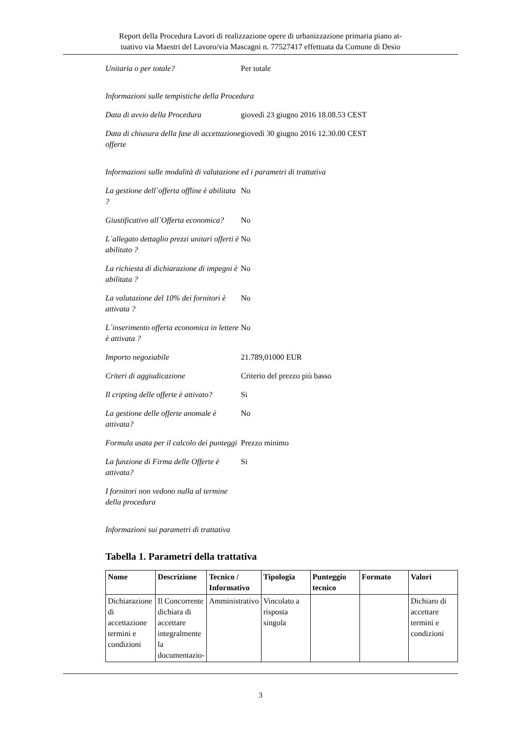Report della Procedura Lavori di realizzazione opere di urbanizzazione primaria piano at-
tuativo via Maestri del Lavoro/via Mascagni n. 77527417 effettuata da Comune di Desio
Unitaria o per totale? Per totale
Informazioni sulle tempistiche della Procedura
Data di avvio della Procedura
giovedì 23 giugno 2016 18.08.53 CEST
Data di chiusura della fase di accettazione offerte
giovedì 30 giugno 2016 12.30.00 CEST
Informazioni sulle modalità di valutazione ed i parametri di trattativa
La gestione dell`offerta offline è abilitata ?
No
Giustificativo all`Offerta economica?
No
L`allegato dettaglio prezzi unitari offerti è abilitato ?
No
La richiesta di dichiarazione di impegni è abilitata ?
No
La valutazione del 10% dei fornitori è attivata ?
No
L`inserimento offerta economica in lettere è attivata ?
No
Importo negoziabile 21.789,01000 EUR
Criteri di aggiudicazione Criterio del prezzo più basso
Il cripting delle offerte è attivato?
Si
La gestione delle offerte anomale è attivata?
No
Formula usata per il calcolo dei punteggi
Prezzo minimo
La funzione di Firma delle Offerte è attivata?
Si
I fornitori non vedono nulla al termine della procedura
Informazioni sui parametri di trattativa
Tabella 1. Parametri della trattativa
| Nome | Descrizione | Tecnico / Informativo | Tipologia | Punteggio tecnico | Formato | Valori |
| --- | --- | --- | --- | --- | --- | --- |
| Dichiarazione di accettazione termini e condizioni | Il Concorrente dichiara di accettare integralmente la documentazio- | Amministrativo | Vincolato a risposta singola | | | Dichiaro di accettare termini e condizioni |
3